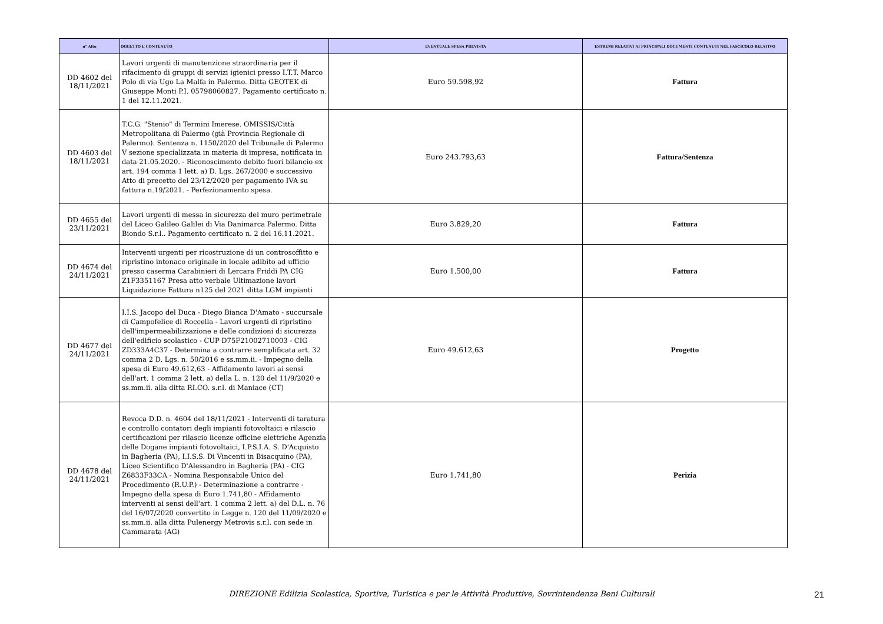| n° Atto | OGGETTO E CONTENUTO | EVENTUALE SPESA PREVISTA | ESTREMI RELATIVI AI PRINCIPALI DOCUMENTI CONTENUTI NEL FASCICOLO RELATIVO |
| --- | --- | --- | --- |
| DD 4602 del 18/11/2021 | Lavori urgenti di manutenzione straordinaria per il rifacimento di gruppi di servizi igienici presso I.T.T. Marco Polo di via Ugo La Malfa in Palermo. Ditta GEOTEK di Giuseppe Monti P.I. 05798060827. Pagamento certificato n. 1 del 12.11.2021. | Euro 59.598,92 | Fattura |
| DD 4603 del 18/11/2021 | T.C.G. "Stenio" di Termini Imerese. OMISSIS/Città Metropolitana di Palermo (già Provincia Regionale di Palermo). Sentenza n. 1150/2020 del Tribunale di Palermo V sezione specializzata in materia di impresa, notificata in data 21.05.2020. - Riconoscimento debito fuori bilancio ex art. 194 comma 1 lett. a) D. Lgs. 267/2000 e successivo Atto di precetto del 23/12/2020 per pagamento IVA su fattura n.19/2021. - Perfezionamento spesa. | Euro 243.793,63 | Fattura/Sentenza |
| DD 4655 del 23/11/2021 | Lavori urgenti di messa in sicurezza del muro perimetrale del Liceo Galileo Galilei di Via Danimarca Palermo. Ditta Biondo S.r.l.. Pagamento certificato n. 2 del 16.11.2021. | Euro 3.829,20 | Fattura |
| DD 4674 del 24/11/2021 | Interventi urgenti per ricostruzione di un controsoffitto e ripristino intonaco originale in locale adibito ad ufficio presso caserma Carabinieri di Lercara Friddi PA CIG Z1F3351167 Presa atto verbale Ultimazione lavori Liquidazione Fattura n125 del 2021 ditta LGM impianti | Euro 1.500,00 | Fattura |
| DD 4677 del 24/11/2021 | I.I.S. Jacopo del Duca - Diego Bianca D'Amato - succursale di Campofelice di Roccella - Lavori urgenti di ripristino dell'impermeabilizzazione e delle condizioni di sicurezza dell'edificio scolastico - CUP D75F21002710003 - CIG ZD333A4C37 - Determina a contrarre semplificata art. 32 comma 2 D. Lgs. n. 50/2016 e ss.mm.ii. - Impegno della spesa di Euro 49.612,63 - Affidamento lavori ai sensi dell'art. 1 comma 2 lett. a) della L. n. 120 del 11/9/2020 e ss.mm.ii. alla ditta RI.CO. s.r.l. di Maniace (CT) | Euro 49.612,63 | Progetto |
| DD 4678 del 24/11/2021 | Revoca D.D. n. 4604 del 18/11/2021 - Interventi di taratura e controllo contatori degli impianti fotovoltaici e rilascio certificazioni per rilascio licenze officine elettriche Agenzia delle Dogane impianti fotovoltaici, I.P.S.I.A. S. D'Acquisto in Bagheria (PA), I.I.S.S. Di Vincenti in Bisacquino (PA), Liceo Scientifico D'Alessandro in Bagheria (PA) - CIG Z6833F33CA - Nomina Responsabile Unico del Procedimento (R.U.P.) - Determinazione a contrarre - Impegno della spesa di Euro 1.741,80 - Affidamento interventi ai sensi dell'art. 1 comma 2 lett. a) del D.L. n. 76 del 16/07/2020 convertito in Legge n. 120 del 11/09/2020 e ss.mm.ii. alla ditta Pulenergy Metrovis s.r.l. con sede in Cammarata (AG) | Euro 1.741,80 | Perizia |
DIREZIONE Edilizia Scolastica, Sportiva, Turistica e per le Attività Produttive, Sovrintendenza Beni Culturali 21